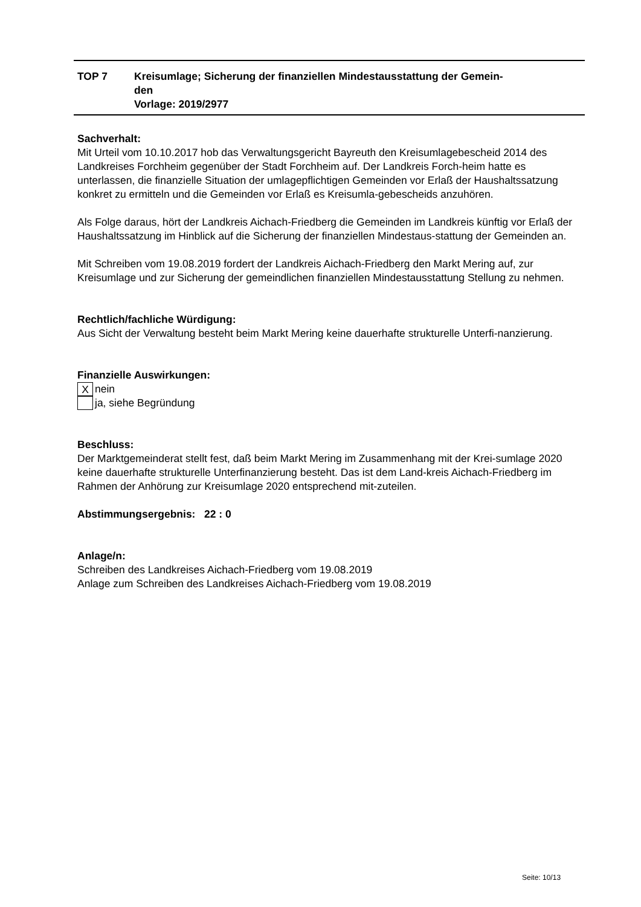TOP 7 Kreisumlage; Sicherung der finanziellen Mindestausstattung der Gemein-
den
Vorlage: 2019/2977
Sachverhalt:
Mit Urteil vom 10.10.2017 hob das Verwaltungsgericht Bayreuth den Kreisumlagebescheid 2014 des Landkreises Forchheim gegenüber der Stadt Forchheim auf. Der Landkreis Forch-heim hatte es unterlassen, die finanzielle Situation der umlagepflichtigen Gemeinden vor Erlaß der Haushaltssatzung konkret zu ermitteln und die Gemeinden vor Erlaß es Kreisumla-gebescheids anzuhören.
Als Folge daraus, hört der Landkreis Aichach-Friedberg die Gemeinden im Landkreis künftig vor Erlaß der Haushaltssatzung im Hinblick auf die Sicherung der finanziellen Mindestaus-stattung der Gemeinden an.
Mit Schreiben vom 19.08.2019 fordert der Landkreis Aichach-Friedberg den Markt Mering auf, zur Kreisumlage und zur Sicherung der gemeindlichen finanziellen Mindestausstattung Stellung zu nehmen.
Rechtlich/fachliche Würdigung:
Aus Sicht der Verwaltung besteht beim Markt Mering keine dauerhafte strukturelle Unterfi-nanzierung.
Finanzielle Auswirkungen:
Xnein
ja, siehe Begründung
Beschluss:
Der Marktgemeinderat stellt fest, daß beim Markt Mering im Zusammenhang mit der Krei-sumlage 2020 keine dauerhafte strukturelle Unterfinanzierung besteht. Das ist dem Land-kreis Aichach-Friedberg im Rahmen der Anhörung zur Kreisumlage 2020 entsprechend mit-zuteilen.
Abstimmungsergebnis: 22 : 0
Anlage/n:
Schreiben des Landkreises Aichach-Friedberg vom 19.08.2019
Anlage zum Schreiben des Landkreises Aichach-Friedberg vom 19.08.2019
Seite: 10/13